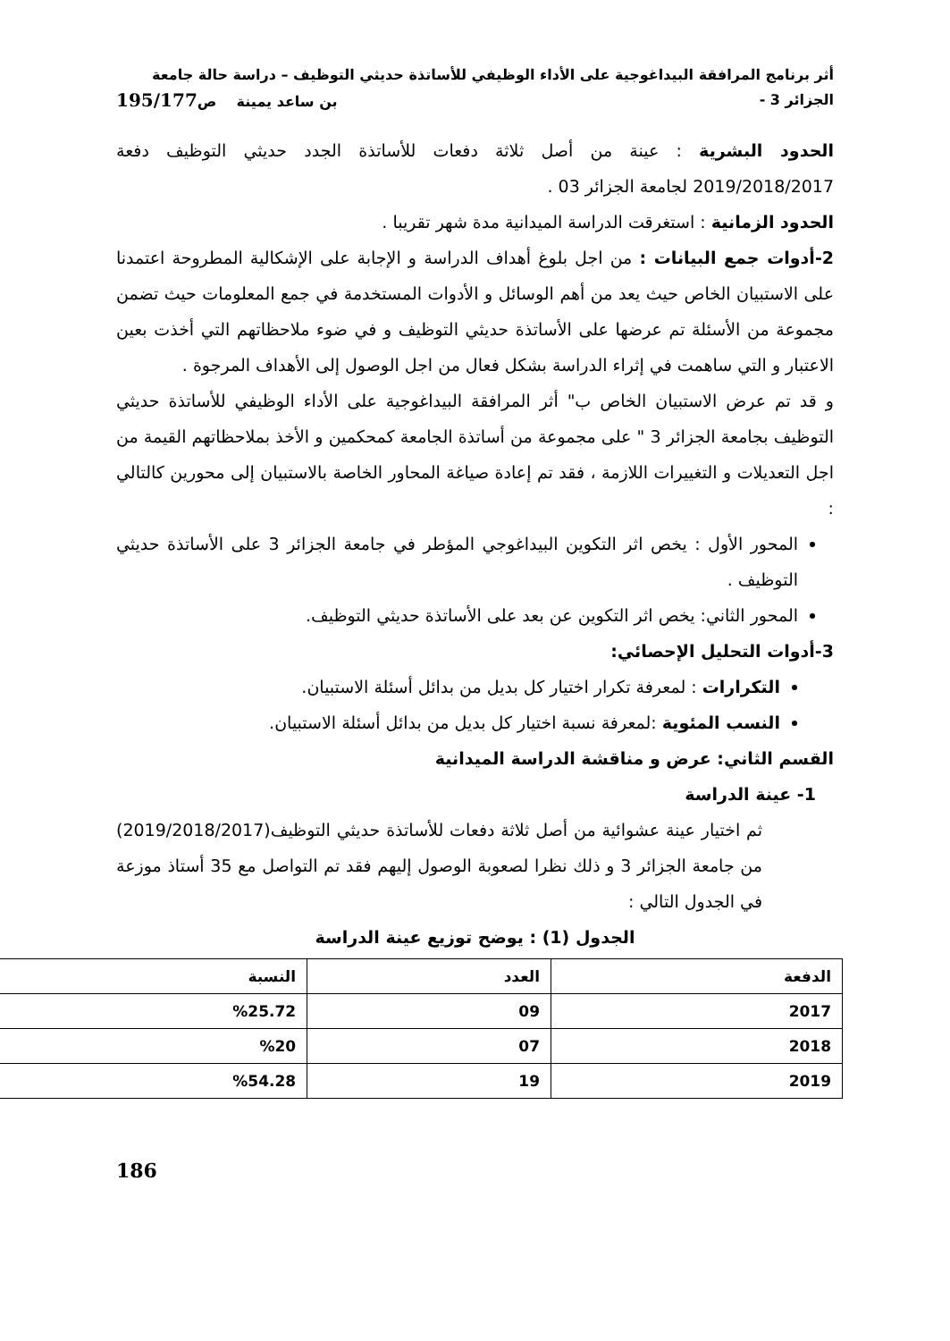أثر برنامج المرافقة البيداغوجية على الأداء الوظيفي للأساتذة حديثي التوظيف – دراسة حالة جامعة
الجزائر 3 - بن ساعد يمينة ص195/177
الحدود البشرية : عينة من أصل ثلاثة دفعات للأساتذة الجدد حديثي التوظيف دفعة 2019/2018/2017 لجامعة الجزائر 03 .
الحدود الزمانية : استغرقت الدراسة الميدانية مدة شهر تقريبا .
2-أدوات جمع البيانات : من اجل بلوغ أهداف الدراسة و الإجابة على الإشكالية المطروحة اعتمدنا على الاستبيان الخاص حيث يعد من أهم الوسائل و الأدوات المستخدمة في جمع المعلومات حيث تضمن مجموعة من الأسئلة تم عرضها على الأساتذة حديثي التوظيف و في ضوء ملاحظاتهم التي أخذت بعين الاعتبار و التي ساهمت في إثراء الدراسة بشكل فعال من اجل الوصول إلى الأهداف المرجوة .
و قد تم عرض الاستبيان الخاص ب" أثر المرافقة البيداغوجية على الأداء الوظيفي للأساتذة حديثي التوظيف بجامعة الجزائر 3 " على مجموعة من أساتذة الجامعة كمحكمين و الأخذ بملاحظاتهم القيمة من اجل التعديلات و التغييرات اللازمة ، فقد تم إعادة صياغة المحاور الخاصة بالاستبيان إلى محورين كالتالي :
المحور الأول : يخص اثر التكوين البيداغوجي المؤطر في جامعة الجزائر 3 على الأساتذة حديثي التوظيف .
المحور الثاني: يخص اثر التكوين عن بعد على الأساتذة حديثي التوظيف.
3-أدوات التحليل الإحصائي:
التكرارات : لمعرفة تكرار اختيار كل بديل من بدائل أسئلة الاستبيان.
النسب المئوية :لمعرفة نسبة اختيار كل بديل من بدائل أسئلة الاستبيان.
القسم الثاني: عرض و مناقشة الدراسة الميدانية
1- عينة الدراسة
ثم اختيار عينة عشوائية من أصل ثلاثة دفعات للأساتذة حديثي التوظيف(2019/2018/2017) من جامعة الجزائر 3 و ذلك نظرا لصعوبة الوصول إليهم فقد تم التواصل مع 35 أستاذ موزعة في الجدول التالي :
الجدول (1) : يوضح توزيع عينة الدراسة
| الدفعة | العدد | النسبة |
| --- | --- | --- |
| 2017 | 09 | %25.72 |
| 2018 | 07 | %20 |
| 2019 | 19 | %54.28 |
186